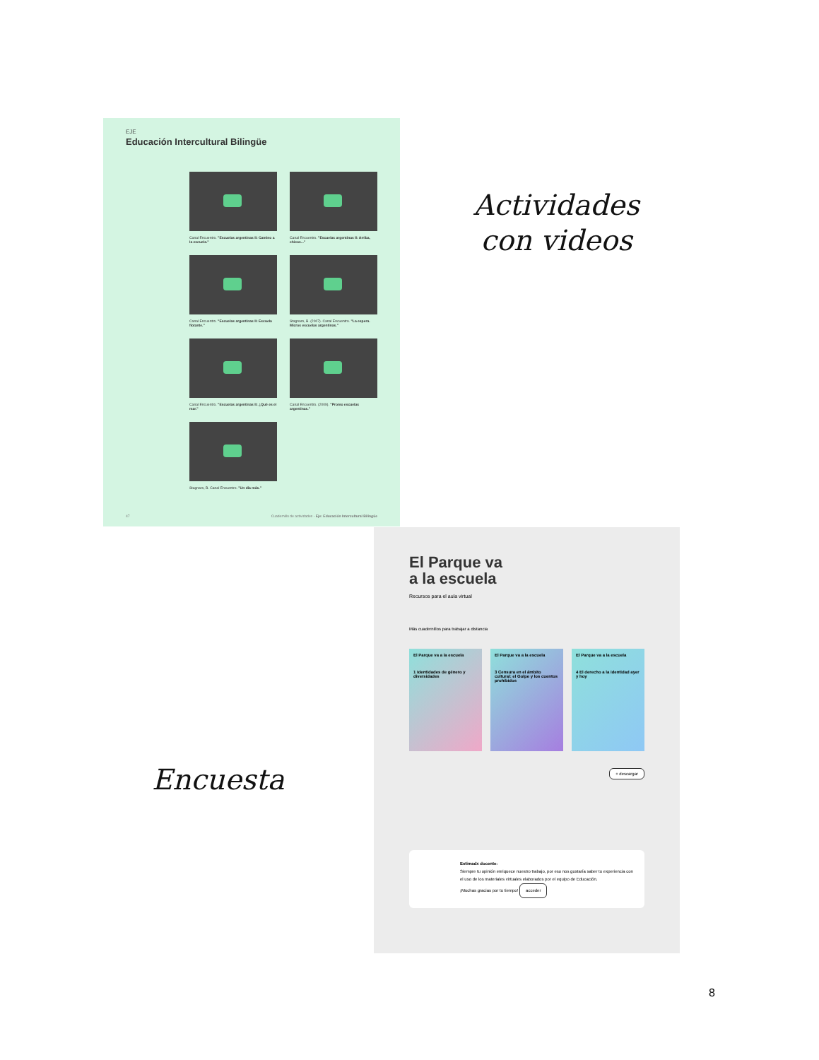EJE
Educación Intercultural Bilingüe
Canal Encuentro. "Escuelas argentinas II: Camino a la escuela."
Canal Encuentro. "Escuelas argentinas II: Arriba, chicos..."
Canal Encuentro. "Escuelas argentinas II: Escuela flotante."
Stagnaro, B. (2007). Canal Encuentro. "La espera. Micros escuelas argentinas."
Canal Encuentro. "Escuelas argentinas II: ¿Qué es el mar."
Canal Encuentro. (2009). "Promo escuelas argentinas."
Stagnaro, B. Canal Encuentro. "Un día más."
47 Cuadernillo de actividades - Eje: Educación Intercultural Bilingüe
Actividades
con videos
El Parque va
a la escuela
Recursos para el aula virtual
Más cuadernillos para trabajar a distancia
El Parque va a la escuela
1 Identidades de género y diversidades
El Parque va a la escuela
3 Censura en el ámbito cultural: el Golpe y los cuentos prohibidos
El Parque va a la escuela
4 El derecho a la identidad ayer y hoy
+ descargar
Estimadx docente:
Siempre tu opinión enriquece nuestro trabajo, por eso nos gustaría saber tu experiencia con el uso de los materiales virtuales elaborados por el equipo de Educación.
¡Muchas gracias por tu tiempo! acceder
Encuesta
8